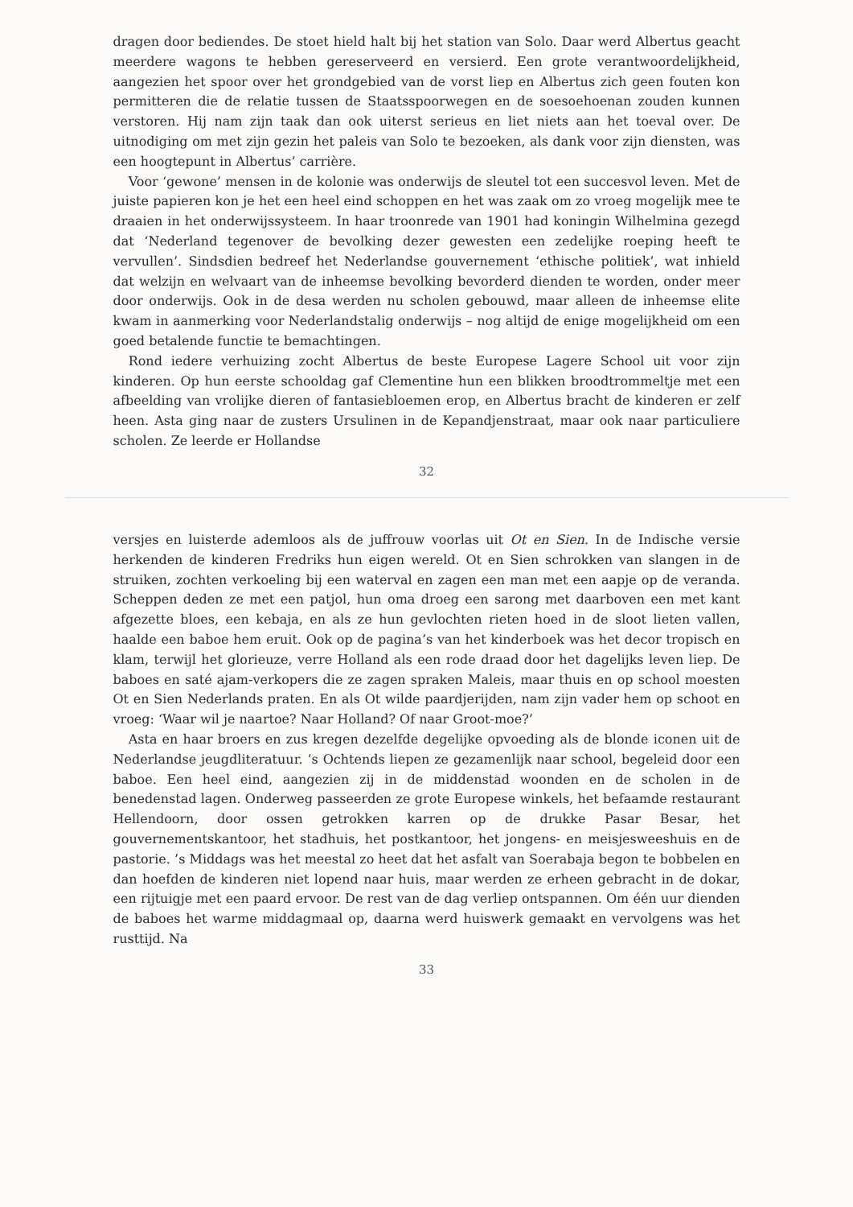dragen door bediendes. De stoet hield halt bij het station van Solo. Daar werd Albertus geacht meerdere wagons te hebben gereserveerd en versierd. Een grote verantwoordelijkheid, aangezien het spoor over het grondgebied van de vorst liep en Albertus zich geen fouten kon permitteren die de relatie tussen de Staatsspoorwegen en de soesoehoenan zouden kunnen verstoren. Hij nam zijn taak dan ook uiterst serieus en liet niets aan het toeval over. De uitnodiging om met zijn gezin het paleis van Solo te bezoeken, als dank voor zijn diensten, was een hoogtepunt in Albertus’ carrière.
Voor ‘gewone’ mensen in de kolonie was onderwijs de sleutel tot een succesvol leven. Met de juiste papieren kon je het een heel eind schoppen en het was zaak om zo vroeg mogelijk mee te draaien in het onderwijssysteem. In haar troonrede van 1901 had koningin Wilhelmina gezegd dat ‘Nederland tegenover de bevolking dezer gewesten een zedelijke roeping heeft te vervullen’. Sindsdien bedreef het Nederlandse gouvernement ‘ethische politiek’, wat inhield dat welzijn en welvaart van de inheemse bevolking bevorderd dienden te worden, onder meer door onderwijs. Ook in de desa werden nu scholen gebouwd, maar alleen de inheemse elite kwam in aanmerking voor Nederlandstalig onderwijs – nog altijd de enige mogelijkheid om een goed betalende functie te bemachtingen.
Rond iedere verhuizing zocht Albertus de beste Europese Lagere School uit voor zijn kinderen. Op hun eerste schooldag gaf Clementine hun een blikken broodtrommeltje met een afbeelding van vrolijke dieren of fantasiebloemen erop, en Albertus bracht de kinderen er zelf heen. Asta ging naar de zusters Ursulinen in de Kepandjenstraat, maar ook naar particuliere scholen. Ze leerde er Hollandse
32
versjes en luisterde ademloos als de juffrouw voorlas uit Ot en Sien. In de Indische versie herkenden de kinderen Fredriks hun eigen wereld. Ot en Sien schrokken van slangen in de struiken, zochten verkoeling bij een waterval en zagen een man met een aapje op de veranda. Scheppen deden ze met een patjol, hun oma droeg een sarong met daarboven een met kant afgezette bloes, een kebaja, en als ze hun gevlochten rieten hoed in de sloot lieten vallen, haalde een baboe hem eruit. Ook op de pagina’s van het kinderboek was het decor tropisch en klam, terwijl het glorieuze, verre Holland als een rode draad door het dagelijks leven liep. De baboes en saté ajam-verkopers die ze zagen spraken Maleis, maar thuis en op school moesten Ot en Sien Nederlands praten. En als Ot wilde paardjerijden, nam zijn vader hem op schoot en vroeg: ‘Waar wil je naartoe? Naar Holland? Of naar Groot-moe?’
Asta en haar broers en zus kregen dezelfde degelijke opvoeding als de blonde iconen uit de Nederlandse jeugdliteratuur. ’s Ochtends liepen ze gezamenlijk naar school, begeleid door een baboe. Een heel eind, aangezien zij in de middenstad woonden en de scholen in de benedenstad lagen. Onderweg passeerden ze grote Europese winkels, het befaamde restaurant Hellendoorn, door ossen getrokken karren op de drukke Pasar Besar, het gouvernementskantoor, het stadhuis, het postkantoor, het jongens- en meisjesweeshuis en de pastorie. ’s Middags was het meestal zo heet dat het asfalt van Soerabaja begon te bobbelen en dan hoefden de kinderen niet lopend naar huis, maar werden ze erheen gebracht in de dokar, een rijtuigje met een paard ervoor. De rest van de dag verliep ontspannen. Om één uur dienden de baboes het warme middagmaal op, daarna werd huiswerk gemaakt en vervolgens was het rusttijd. Na
33